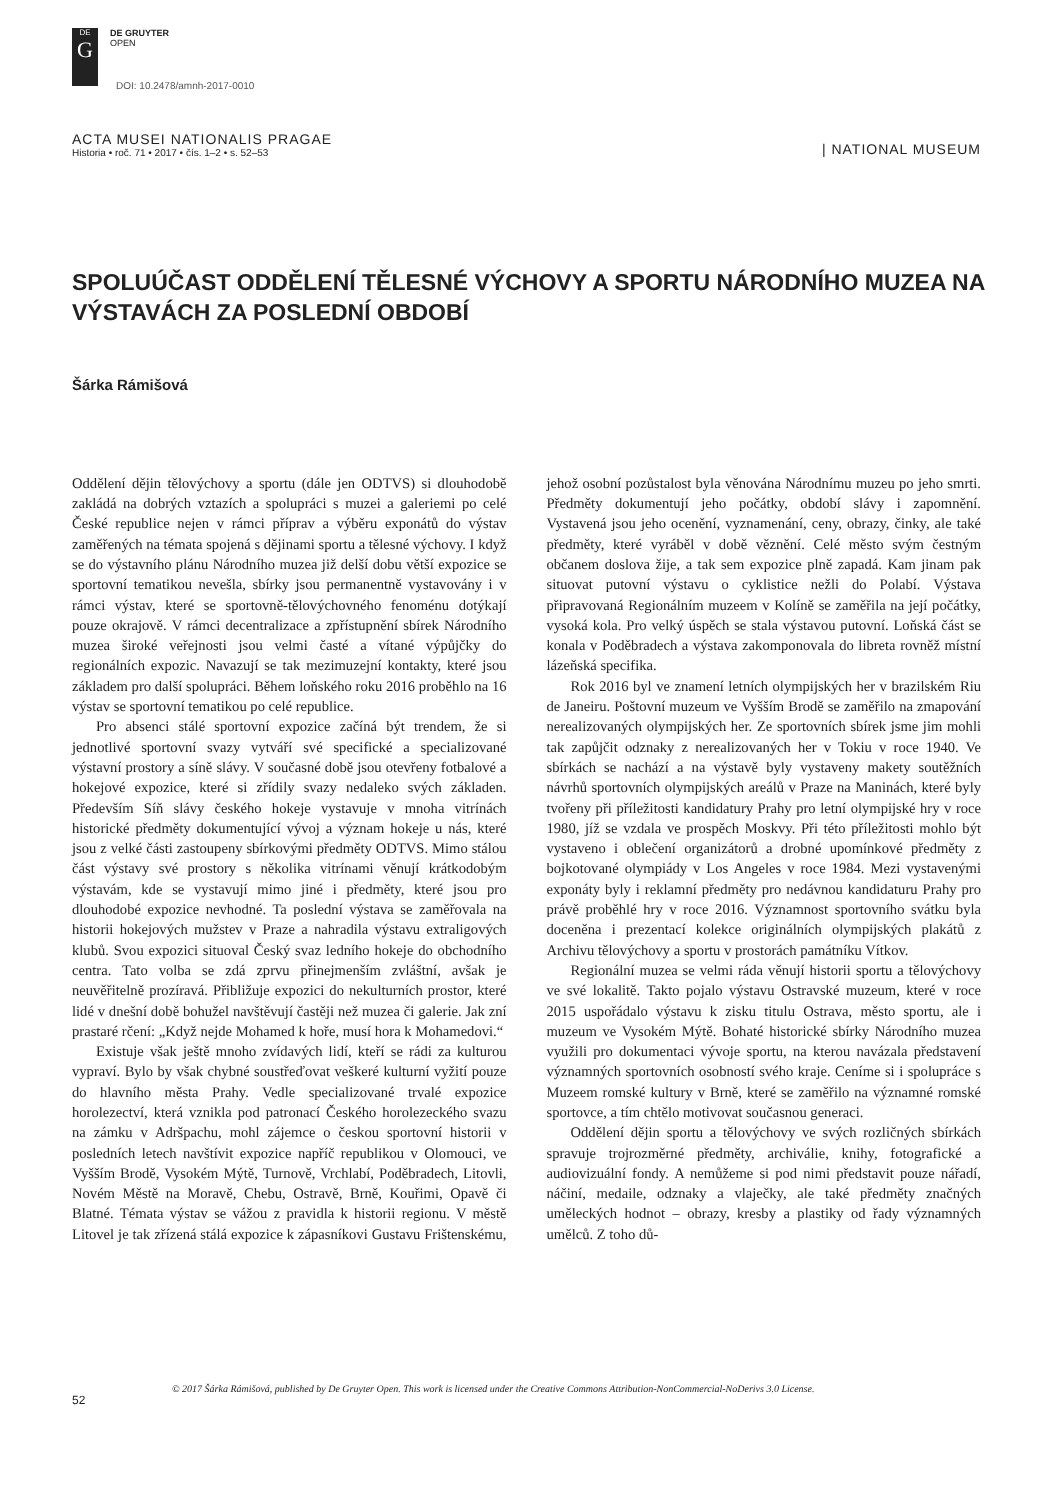DE
G
DE GRUYTER
OPEN
DOI: 10.2478/amnh-2017-0010
ACTA MUSEI NATIONALIS PRAGAE
Historia • roč. 71 • 2017 • čís. 1–2 • s. 52–53
| NATIONAL MUSEUM
SPOLUÚČAST ODDĚLENÍ TĚLESNÉ VÝCHOVY A SPORTU NÁRODNÍHO MUZEA NA VÝSTAVÁCH ZA POSLEDNÍ OBDOBÍ
Šárka Rámišová
Oddělení dějin tělovýchovy a sportu (dále jen ODTVS) si dlouhodobě zakládá na dobrých vztazích a spolupráci s muzei a galeriemi po celé České republice nejen v rámci příprav a výběru exponátů do výstav zaměřených na témata spojená s dějinami sportu a tělesné výchovy. I když se do výstavního plánu Národního muzea již delší dobu větší expozice se sportovní tematikou nevešla, sbírky jsou permanentně vystavovány i v rámci výstav, které se sportovně-tělovýchovného fenoménu dotýkají pouze okrajově. V rámci decentralizace a zpřístupnění sbírek Národního muzea široké veřejnosti jsou velmi časté a vítané výpůjčky do regionálních expozic. Navazují se tak mezimuzejní kontakty, které jsou základem pro další spolupráci. Během loňského roku 2016 proběhlo na 16 výstav se sportovní tematikou po celé republice.
Pro absenci stálé sportovní expozice začíná být trendem, že si jednotlivé sportovní svazy vytváří své specifické a specializované výstavní prostory a síně slávy. V současné době jsou otevřeny fotbalové a hokejové expozice, které si zřídily svazy nedaleko svých základen. Především Síň slávy českého hokeje vystavuje v mnoha vitrínách historické předměty dokumentující vývoj a význam hokeje u nás, které jsou z velké části zastoupeny sbírkovými předměty ODTVS. Mimo stálou část výstavy své prostory s několika vitrínami věnují krátkodobým výstavám, kde se vystavují mimo jiné i předměty, které jsou pro dlouhodobé expozice nevhodné. Ta poslední výstava se zaměřovala na historii hokejových mužstev v Praze a nahradila výstavu extraligových klubů. Svou expozici situoval Český svaz ledního hokeje do obchodního centra. Tato volba se zdá zprvu přinejmenším zvláštní, avšak je neuvěřitelně prozíravá. Přibližuje expozici do nekulturních prostor, které lidé v dnešní době bohužel navštěvují častěji než muzea či galerie. Jak zní prastaré rčení: „Když nejde Mohamed k hoře, musí hora k Mohamedovi.“
Existuje však ještě mnoho zvídavých lidí, kteří se rádi za kulturou vypraví. Bylo by však chybné soustřeďovat veškeré kulturní vyžití pouze do hlavního města Prahy. Vedle specializované trvalé expozice horolezectví, která vznikla pod patronací Českého horolezeckého svazu na zámku v Adršpachu, mohl zájemce o českou sportovní historii v posledních letech navštívit expozice napříč republikou v Olomouci, ve Vyšším Brodě, Vysokém Mýtě, Turnově, Vrchlabí, Poděbradech, Litovli, Novém Městě na Moravě, Chebu, Ostravě, Brně, Kouřimi, Opavě či Blatné. Témata výstav se vážou z pravidla k historii regionu. V městě Litovel je tak zřízená stálá expozice k zápasníkovi Gustavu Frištenskému, jehož osobní pozůstalost byla věnována Národnímu muzeu po jeho smrti. Předměty dokumentují jeho počátky, období slávy i zapomnění. Vystavená jsou jeho ocenění, vyznamenání, ceny, obrazy, činky, ale také předměty, které vyráběl v době věznění. Celé město svým čestným občanem doslova žije, a tak sem expozice plně zapadá. Kam jinam pak situovat putovní výstavu o cyklistice nežli do Polabí. Výstava připravovaná Regionálním muzeem v Kolíně se zaměřila na její počátky, vysoká kola. Pro velký úspěch se stala výstavou putovní. Loňská část se konala v Poděbradech a výstava zakomponovala do libreta rovněž místní lázeňská specifika.
Rok 2016 byl ve znamení letních olympijských her v brazilském Riu de Janeiru. Poštovní muzeum ve Vyšším Brodě se zaměřilo na zmapování nerealizovaných olympijských her. Ze sportovních sbírek jsme jim mohli tak zapůjčit odznaky z nerealizovaných her v Tokiu v roce 1940. Ve sbírkách se nachází a na výstavě byly vystaveny makety soutěžních návrhů sportovních olympijských areálů v Praze na Maninách, které byly tvořeny při příležitosti kandidatury Prahy pro letní olympijské hry v roce 1980, jíž se vzdala ve prospěch Moskvy. Při této příležitosti mohlo být vystaveno i oblečení organizátorů a drobné upomínkové předměty z bojkotované olympiády v Los Angeles v roce 1984. Mezi vystavenými exponáty byly i reklamní předměty pro nedávnou kandidaturu Prahy pro právě proběhlé hry v roce 2016. Významnost sportovního svátku byla doceněna i prezentací kolekce originálních olympijských plakátů z Archivu tělovýchovy a sportu v prostorách památníku Vítkov.
Regionální muzea se velmi ráda věnují historii sportu a tělovýchovy ve své lokalitě. Takto pojalo výstavu Ostravské muzeum, které v roce 2015 uspořádalo výstavu k zisku titulu Ostrava, město sportu, ale i muzeum ve Vysokém Mýtě. Bohaté historické sbírky Národního muzea využili pro dokumentaci vývoje sportu, na kterou navázala představení významných sportovních osobností svého kraje. Ceníme si i spolupráce s Muzeem romské kultury v Brně, které se zaměřilo na významné romské sportovce, a tím chtělo motivovat současnou generaci.
Oddělení dějin sportu a tělovýchovy ve svých rozličných sbírkách spravuje trojrozměrné předměty, archiválie, knihy, fotografické a audiovizuální fondy. A nemůžeme si pod nimi představit pouze nářadí, náčiní, medaile, odznaky a vlaječky, ale také předměty značných uměleckých hodnot – obrazy, kresby a plastiky od řady významných umělců. Z toho dů-
52
© 2017 Šárka Rámišová, published by De Gruyter Open. This work is licensed under the Creative Commons Attribution-NonCommercial-NoDerivs 3.0 License.